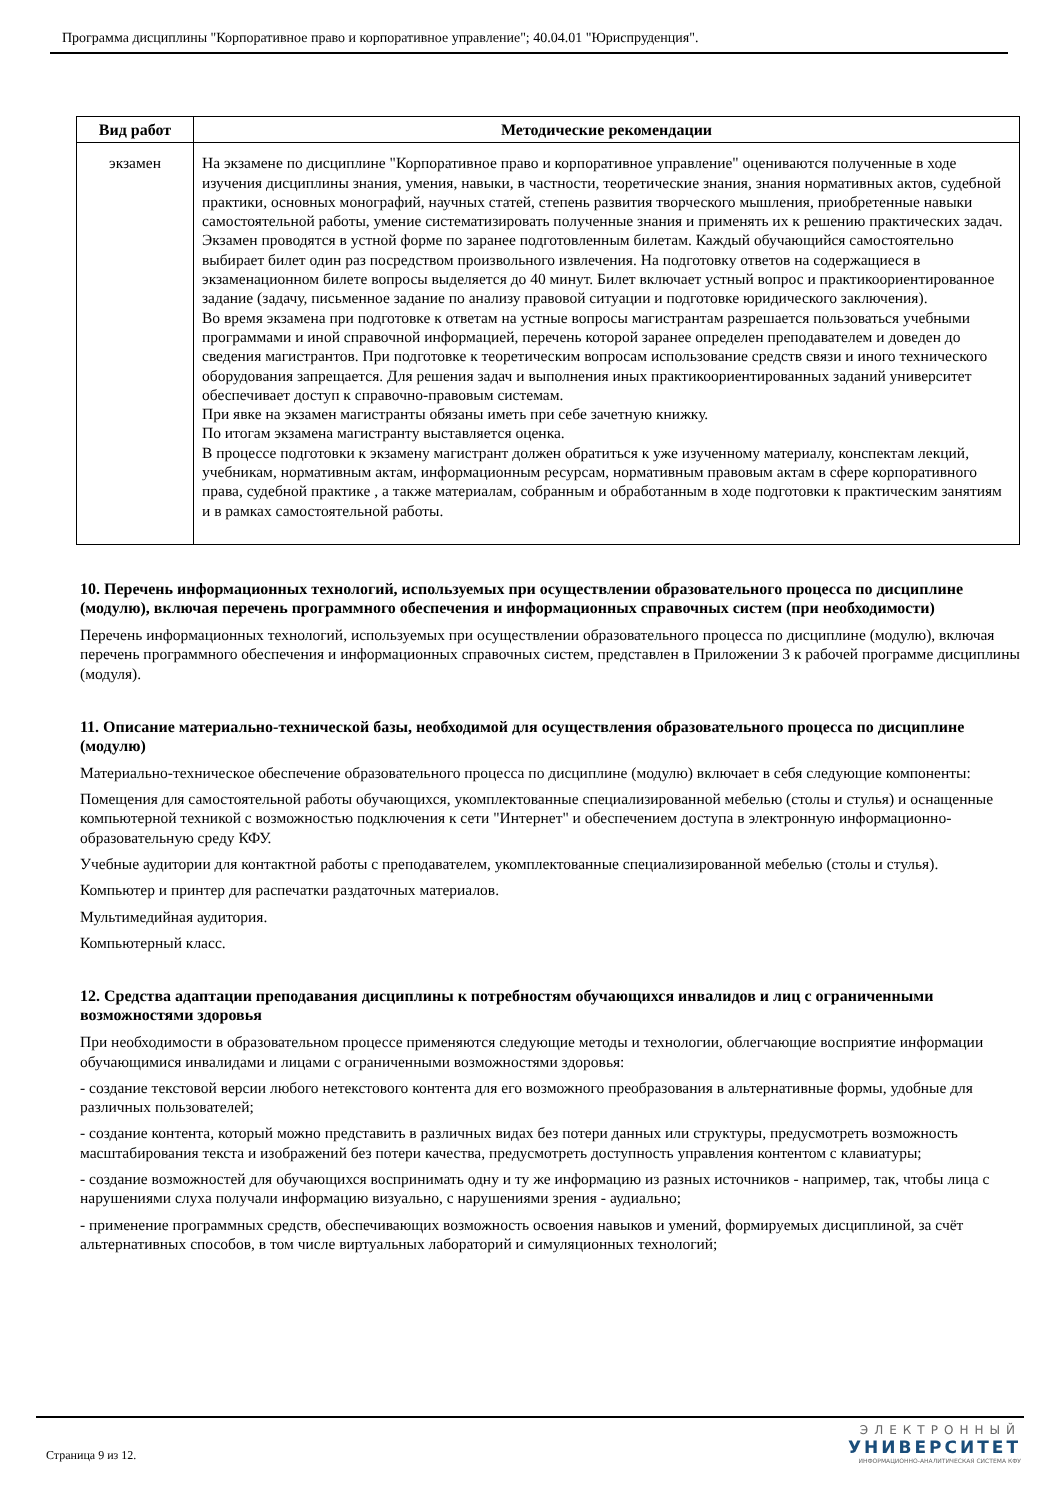Программа дисциплины "Корпоративное право и корпоративное управление"; 40.04.01 "Юриспруденция".
| Вид работ | Методические рекомендации |
| --- | --- |
| экзамен | На экзамене по дисциплине "Корпоративное право и корпоративное управление" оцениваются полученные в ходе изучения дисциплины знания, умения, навыки, в частности, теоретические знания, знания нормативных актов, судебной практики, основных монографий, научных статей, степень развития творческого мышления, приобретенные навыки самостоятельной работы, умение систематизировать полученные знания и применять их к решению практических задач. Экзамен проводятся в устной форме по заранее подготовленным билетам. Каждый обучающийся самостоятельно выбирает билет один раз посредством произвольного извлечения. На подготовку ответов на содержащиеся в экзаменационном билете вопросы выделяется до 40 минут. Билет включает устный вопрос и практикоориентированное задание (задачу, письменное задание по анализу правовой ситуации и подготовке юридического заключения). Во время экзамена при подготовке к ответам на устные вопросы магистрантам разрешается пользоваться учебными программами и иной справочной информацией, перечень которой заранее определен преподавателем и доведен до сведения магистрантов. При подготовке к теоретическим вопросам использование средств связи и иного технического оборудования запрещается. Для решения задач и выполнения иных практикоориентированных заданий университет обеспечивает доступ к справочно-правовым системам. При явке на экзамен магистранты обязаны иметь при себе зачетную книжку. По итогам экзамена магистранту выставляется оценка. В процессе подготовки к экзамену магистрант должен обратиться к уже изученному материалу, конспектам лекций, учебникам, нормативным актам, информационным ресурсам, нормативным правовым актам в сфере корпоративного права, судебной практике , а также материалам, собранным и обработанным в ходе подготовки к практическим занятиям и в рамках самостоятельной работы. |
10. Перечень информационных технологий, используемых при осуществлении образовательного процесса по дисциплине (модулю), включая перечень программного обеспечения и информационных справочных систем (при необходимости)
Перечень информационных технологий, используемых при осуществлении образовательного процесса по дисциплине (модулю), включая перечень программного обеспечения и информационных справочных систем, представлен в Приложении 3 к рабочей программе дисциплины (модуля).
11. Описание материально-технической базы, необходимой для осуществления образовательного процесса по дисциплине (модулю)
Материально-техническое обеспечение образовательного процесса по дисциплине (модулю) включает в себя следующие компоненты:
Помещения для самостоятельной работы обучающихся, укомплектованные специализированной мебелью (столы и стулья) и оснащенные компьютерной техникой с возможностью подключения к сети "Интернет" и обеспечением доступа в электронную информационно-образовательную среду КФУ.
Учебные аудитории для контактной работы с преподавателем, укомплектованные специализированной мебелью (столы и стулья).
Компьютер и принтер для распечатки раздаточных материалов.
Мультимедийная аудитория.
Компьютерный класс.
12. Средства адаптации преподавания дисциплины к потребностям обучающихся инвалидов и лиц с ограниченными возможностями здоровья
При необходимости в образовательном процессе применяются следующие методы и технологии, облегчающие восприятие информации обучающимися инвалидами и лицами с ограниченными возможностями здоровья:
- создание текстовой версии любого нетекстового контента для его возможного преобразования в альтернативные формы, удобные для различных пользователей;
- создание контента, который можно представить в различных видах без потери данных или структуры, предусмотреть возможность масштабирования текста и изображений без потери качества, предусмотреть доступность управления контентом с клавиатуры;
- создание возможностей для обучающихся воспринимать одну и ту же информацию из разных источников - например, так, чтобы лица с нарушениями слуха получали информацию визуально, с нарушениями зрения - аудиально;
- применение программных средств, обеспечивающих возможность освоения навыков и умений, формируемых дисциплиной, за счёт альтернативных способов, в том числе виртуальных лабораторий и симуляционных технологий;
Страница 9 из 12.
ЭЛЕКТРОННЫЙ
УНИВЕРСИТЕТ
ИНФОРМАЦИОННО-АНАЛИТИЧЕСКАЯ СИСТЕМА КФУ